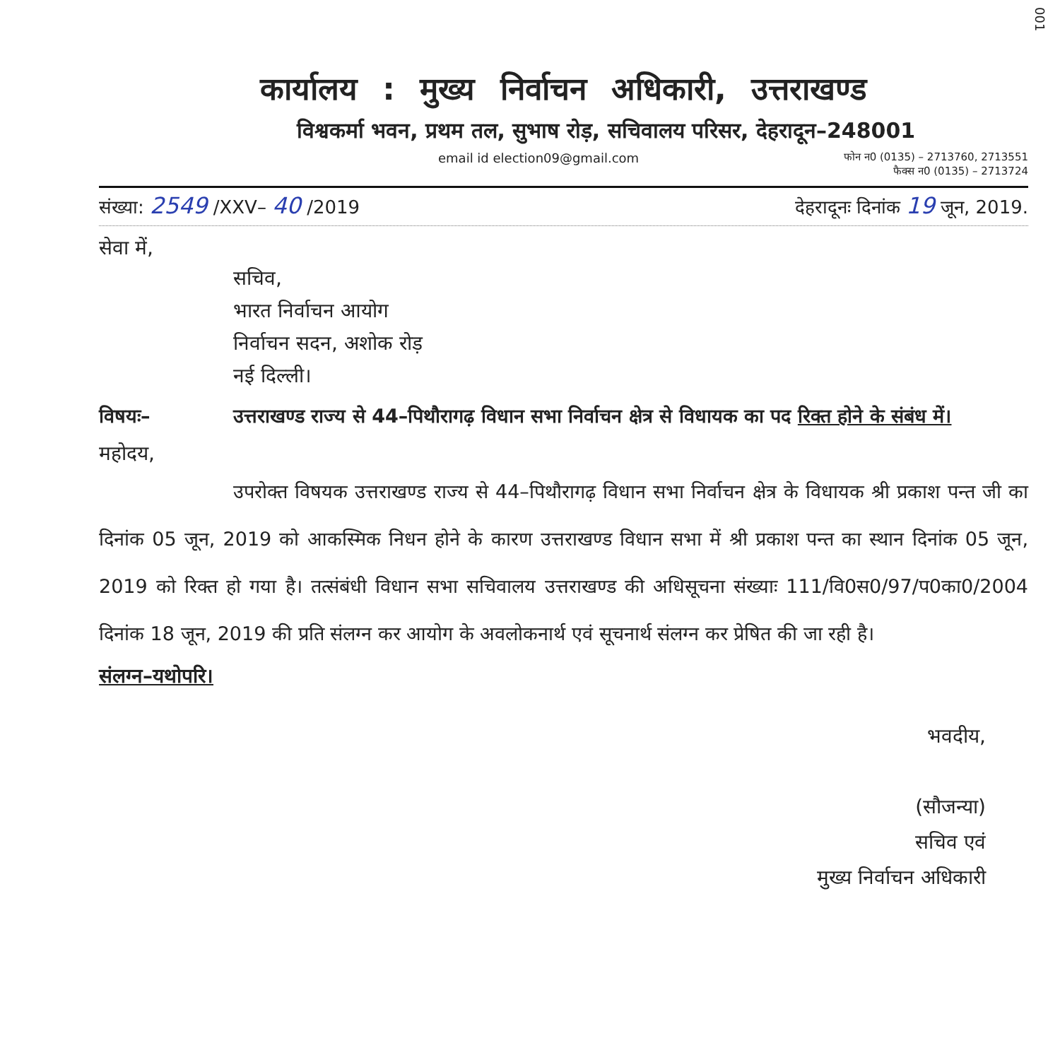001
कार्यालय : मुख्य निर्वाचन अधिकारी, उत्तराखण्ड
विश्वकर्मा भवन, प्रथम तल, सुभाष रोड़, सचिवालय परिसर, देहरादून–248001
email id election09@gmail.com फोन न0 (0135) – 2713760, 2713551
फैक्स न0 (0135) – 2713724
संख्या: 2549 /XXV– 40 /2019 देहरादूनः दिनांक 19 जून, 2019.
सेवा में,
सचिव,
भारत निर्वाचन आयोग
निर्वाचन सदन, अशोक रोड़
नई दिल्ली।
विषयः– उत्तराखण्ड राज्य से 44–पिथौरागढ़ विधान सभा निर्वाचन क्षेत्र से विधायक का पद रिक्त होने के संबंध में।
महोदय,
उपरोक्त विषयक उत्तराखण्ड राज्य से 44–पिथौरागढ़ विधान सभा निर्वाचन क्षेत्र के विधायक श्री प्रकाश पन्त जी का दिनांक 05 जून, 2019 को आकस्मिक निधन होने के कारण उत्तराखण्ड विधान सभा में श्री प्रकाश पन्त का स्थान दिनांक 05 जून, 2019 को रिक्त हो गया है। तत्संबंधी विधान सभा सचिवालय उत्तराखण्ड की अधिसूचना संख्याः 111/वि0स0/97/प0का0/2004 दिनांक 18 जून, 2019 की प्रति संलग्न कर आयोग के अवलोकनार्थ एवं सूचनार्थ संलग्न कर प्रेषित की जा रही है।
संलग्न–यथोपरि।
भवदीय,
(सौजन्या)
सचिव एवं
मुख्य निर्वाचन अधिकारी